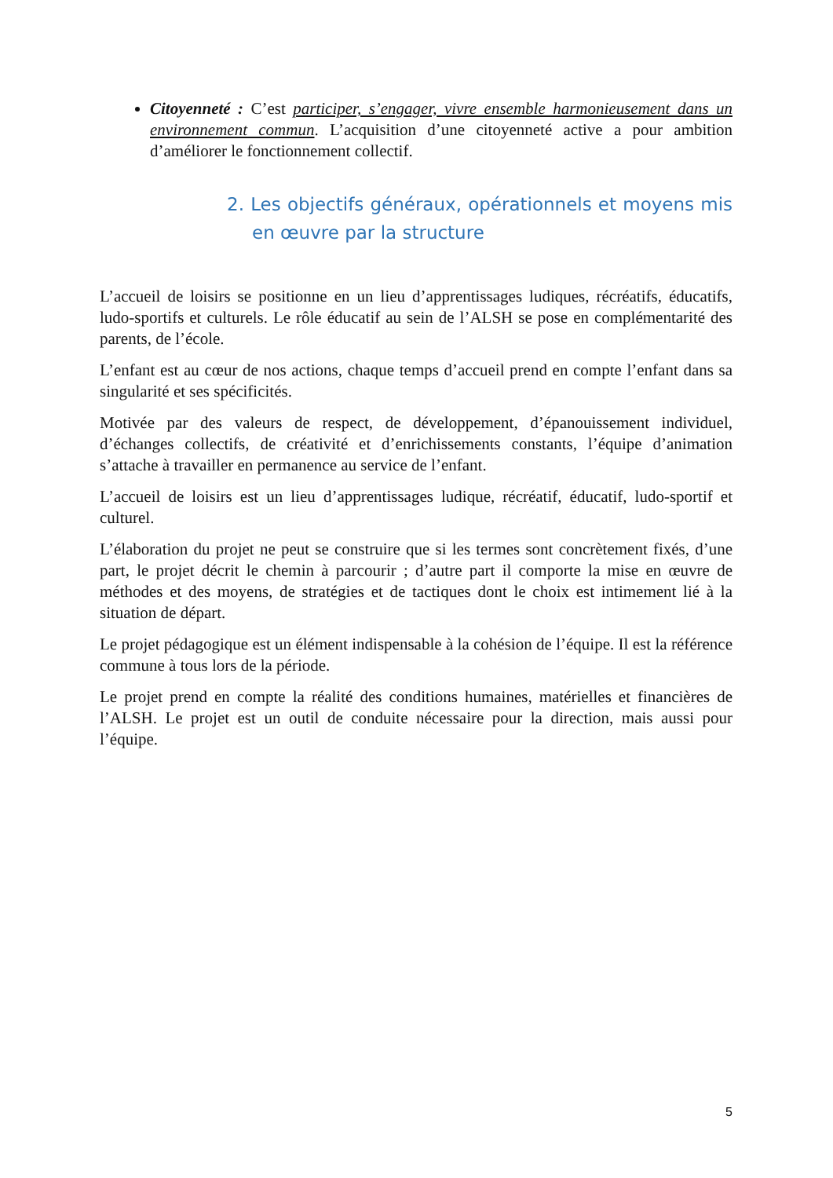Citoyenneté : C’est participer, s’engager, vivre ensemble harmonieusement dans un environnement commun. L’acquisition d’une citoyenneté active a pour ambition d’améliorer le fonctionnement collectif.
2. Les objectifs généraux, opérationnels et moyens mis en œuvre par la structure
L’accueil de loisirs se positionne en un lieu d’apprentissages ludiques, récréatifs, éducatifs, ludo-sportifs et culturels. Le rôle éducatif au sein de l’ALSH se pose en complémentarité des parents, de l’école.
L’enfant est au cœur de nos actions, chaque temps d’accueil prend en compte l’enfant dans sa singularité et ses spécificités.
Motivée par des valeurs de respect, de développement, d’épanouissement individuel, d’échanges collectifs, de créativité et d’enrichissements constants, l’équipe d’animation s’attache à travailler en permanence au service de l’enfant.
L’accueil de loisirs est un lieu d’apprentissages ludique, récréatif, éducatif, ludo-sportif et culturel.
L’élaboration du projet ne peut se construire que si les termes sont concrètement fixés, d’une part, le projet décrit le chemin à parcourir ; d’autre part il comporte la mise en œuvre de méthodes et des moyens, de stratégies et de tactiques dont le choix est intimement lié à la situation de départ.
Le projet pédagogique est un élément indispensable à la cohésion de l’équipe. Il est la référence commune à tous lors de la période.
Le projet prend en compte la réalité des conditions humaines, matérielles et financières de l’ALSH. Le projet est un outil de conduite nécessaire pour la direction, mais aussi pour l’équipe.
5